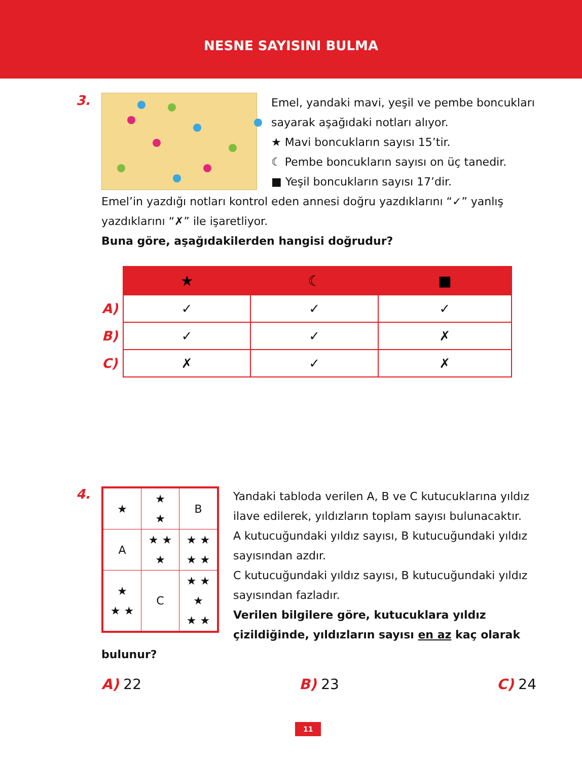NESNE SAYISINI BULMA
3.
Emel, yandaki mavi, yeşil ve pembe boncukları sayarak aşağıdaki notları alıyor.
★ Mavi boncukların sayısı 15’tir.
☾ Pembe boncukların sayısı on üç tanedir.
■ Yeşil boncukların sayısı 17’dir.
Emel’in yazdığı notları kontrol eden annesi doğru yazdıklarını “✓” yanlış yazdıklarını “✗” ile işaretliyor.
Buna göre, aşağıdakilerden hangisi doğrudur?
| | ★ | ☾ | ■ |
| A) | ✓ | ✓ | ✓ |
| B) | ✓ | ✓ | ✗ |
| C) | ✗ | ✓ | ✗ |
4.
| ★ | ★ ★ | B |
| A | ★ ★ ★ | ★ ★ ★ ★ |
| ★ ★ ★ | C | ★ ★ ★ ★ ★ |
Yandaki tabloda verilen A, B ve C kutucuklarına yıldız ilave edilerek, yıldızların toplam sayısı bulunacaktır.
A kutucuğundaki yıldız sayısı, B kutucuğundaki yıldız sayısından azdır.
C kutucuğundaki yıldız sayısı, B kutucuğundaki yıldız sayısından fazladır.
Verilen bilgilere göre, kutucuklara yıldız çizildiğinde, yıldızların sayısı en az kaç olarak bulunur?
A) 22 B) 23 C) 24
11